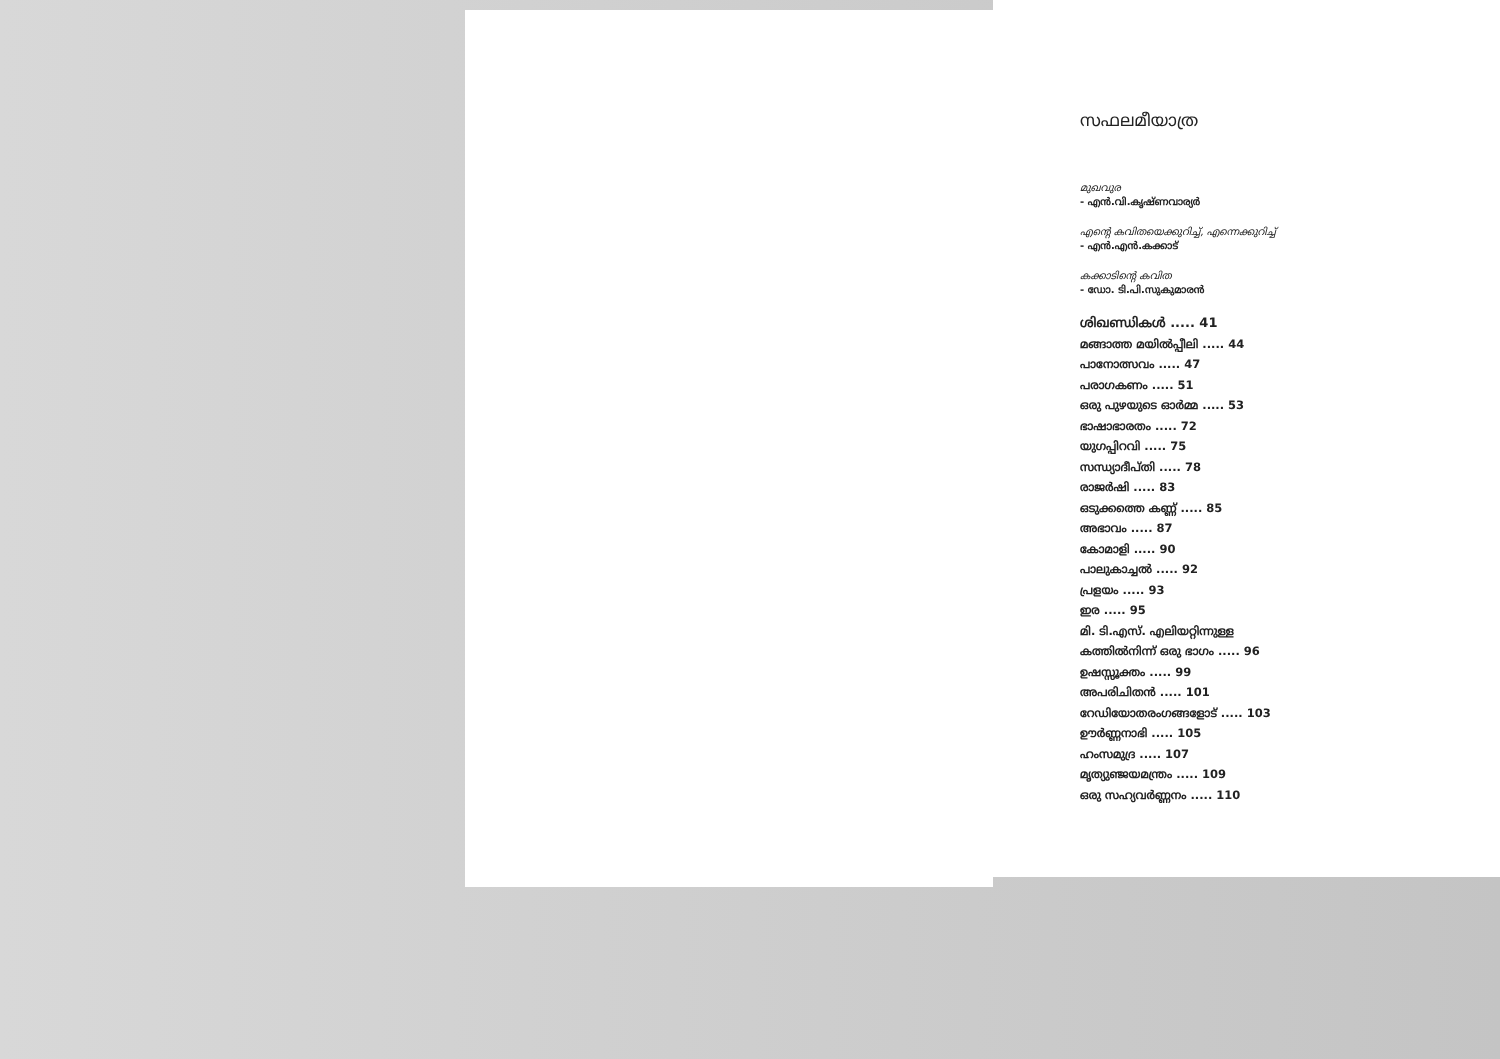സഫലമീയാത്ര
മുഖവുര
- എൻ.വി.കൃഷ്ണവാര്യർ
എന്റെ കവിതയെക്കുറിച്ച്, എന്നെക്കുറിച്ച്
- എൻ.എൻ.കക്കാട്
കക്കാടിന്റെ കവിത
- ഡോ. ടി.പി.സുകുമാരൻ
ശിഖണ്ഡികൾ ..... 41
മങ്ങാത്ത മയിൽപ്പീലി ..... 44
പാനോത്സവം ..... 47
പരാഗകണം ..... 51
ഒരു പുഴയുടെ ഓർമ്മ ..... 53
ഭാഷാഭാരതം ..... 72
യുഗപ്പിറവി ..... 75
സന്ധ്യാദീപ്തി ..... 78
രാജർഷി ..... 83
ഒടുക്കത്തെ കണ്ണ് ..... 85
അഭാവം ..... 87
കോമാളി ..... 90
പാലുകാച്ചൽ ..... 92
പ്രളയം ..... 93
ഇര ..... 95
മി. ടി.എസ്. എലിയറ്റിന്നുള്ള
കത്തിൽനിന്ന് ഒരു ഭാഗം ..... 96
ഉഷസ്സൂക്തം ..... 99
അപരിചിതൻ ..... 101
റേഡിയോതരംഗങ്ങളോട് ..... 103
ഊർണ്ണനാഭി ..... 105
ഹംസമുദ്ര ..... 107
മൃത്യുഞ്ജയമന്ത്രം ..... 109
ഒരു സഹ്യവർണ്ണനം ..... 110